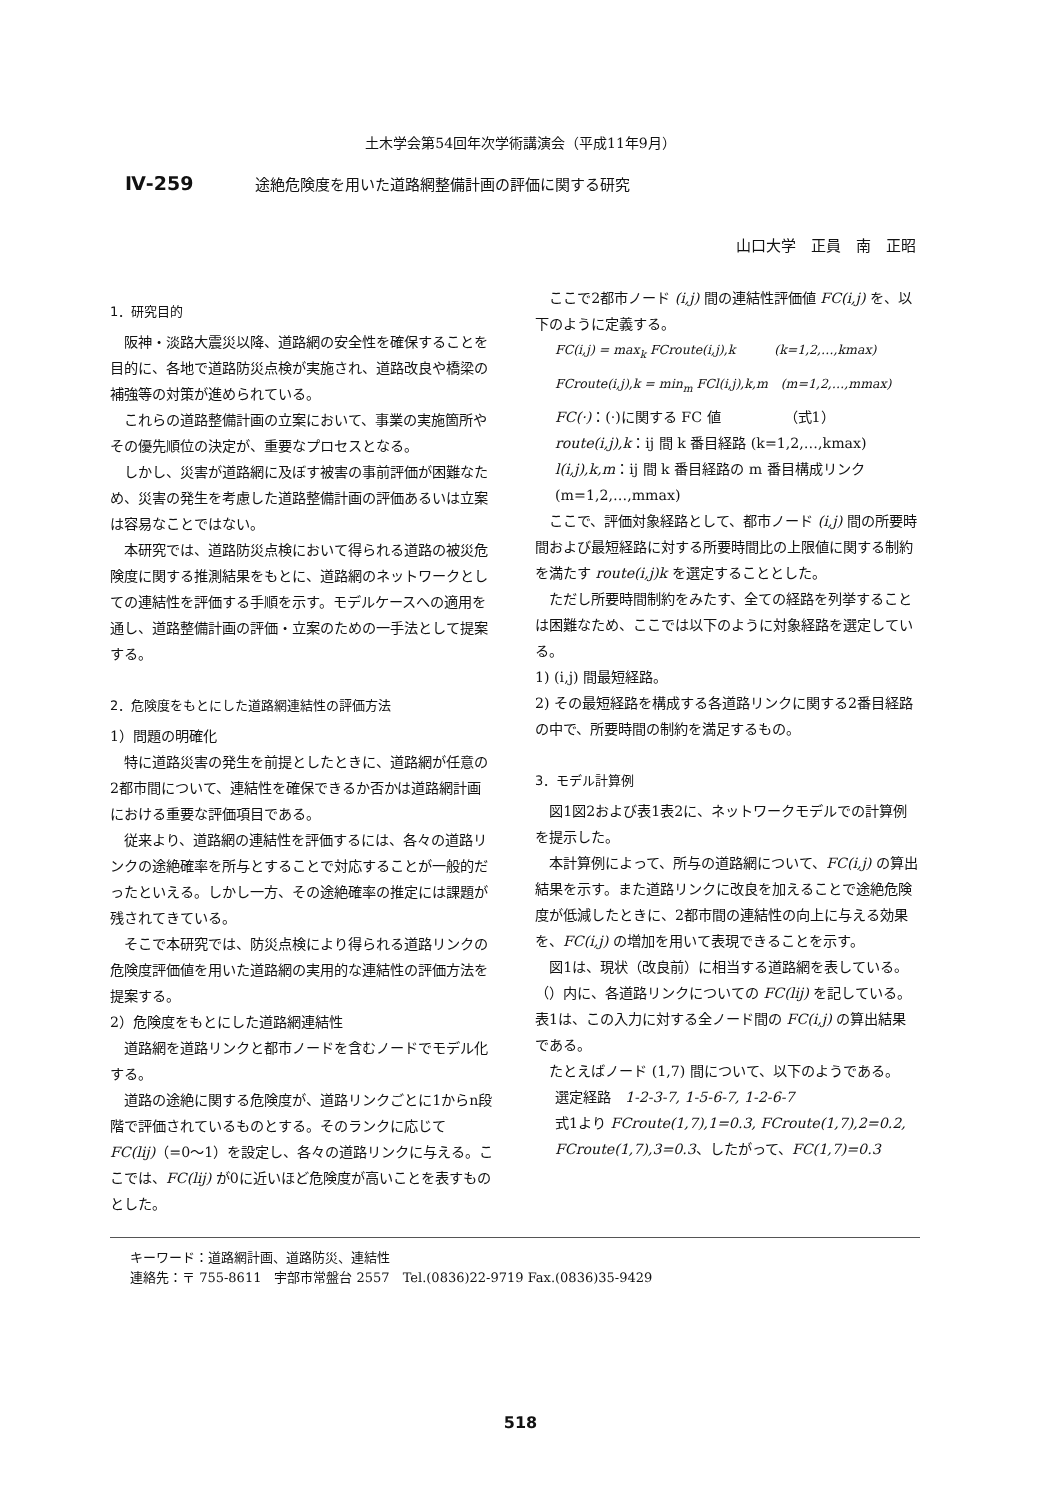土木学会第54回年次学術講演会（平成11年9月）
Ⅳ-259 途絶危険度を用いた道路網整備計画の評価に関する研究
山口大学　正員　南　正昭
1．研究目的
阪神・淡路大震災以降、道路網の安全性を確保することを目的に、各地で道路防災点検が実施され、道路改良や橋梁の補強等の対策が進められている。
これらの道路整備計画の立案において、事業の実施箇所やその優先順位の決定が、重要なプロセスとなる。
しかし、災害が道路網に及ぼす被害の事前評価が困難なため、災害の発生を考慮した道路整備計画の評価あるいは立案は容易なことではない。
本研究では、道路防災点検において得られる道路の被災危険度に関する推測結果をもとに、道路網のネットワークとしての連結性を評価する手順を示す。モデルケースへの適用を通し、道路整備計画の評価・立案のための一手法として提案する。
2．危険度をもとにした道路網連結性の評価方法
1）問題の明確化
特に道路災害の発生を前提としたときに、道路網が任意の2都市間について、連結性を確保できるか否かは道路網計画における重要な評価項目である。
従来より、道路網の連結性を評価するには、各々の道路リンクの途絶確率を所与とすることで対応することが一般的だったといえる。しかし一方、その途絶確率の推定には課題が残されてきている。
そこで本研究では、防災点検により得られる道路リンクの危険度評価値を用いた道路網の実用的な連結性の評価方法を提案する。
2）危険度をもとにした道路網連結性
道路網を道路リンクと都市ノードを含むノードでモデル化する。
道路の途絶に関する危険度が、道路リンクごとに1からn段階で評価されているものとする。そのランクに応じて FC(lij)（=0～1）を設定し、各々の道路リンクに与える。ここでは、FC(lij) が0に近いほど危険度が高いことを表すものとした。
ここで2都市ノード (i,j) 間の連結性評価値 FC(i,j) を、以下のように定義する。
FC(i,j) = max<sub>k</sub> FCroute(i,j),k　　　(k=1,2,…,kmax)
FCroute(i,j),k = min<sub>m</sub> FCl(i,j),k,m　(m=1,2,…,mmax)
FC(·)：(·)に関する FC 値　　　　　（式1）
route(i,j),k：ij 間 k 番目経路 (k=1,2,…,kmax)
l(i,j),k,m：ij 間 k 番目経路の m 番目構成リンク (m=1,2,…,mmax)
ここで、評価対象経路として、都市ノード (i,j) 間の所要時間および最短経路に対する所要時間比の上限値に関する制約を満たす route(i,j)k を選定することとした。
ただし所要時間制約をみたす、全ての経路を列挙することは困難なため、ここでは以下のように対象経路を選定している。
1) (i,j) 間最短経路。
2) その最短経路を構成する各道路リンクに関する2番目経路の中で、所要時間の制約を満足するもの。
3．モデル計算例
図1図2および表1表2に、ネットワークモデルでの計算例を提示した。
本計算例によって、所与の道路網について、FC(i,j) の算出結果を示す。また道路リンクに改良を加えることで途絶危険度が低減したときに、2都市間の連結性の向上に与える効果を、FC(i,j) の増加を用いて表現できることを示す。
図1は、現状（改良前）に相当する道路網を表している。（）内に、各道路リンクについての FC(lij) を記している。表1は、この入力に対する全ノード間の FC(i,j) の算出結果である。
たとえばノード (1,7) 間について、以下のようである。
選定経路　1-2-3-7, 1-5-6-7, 1-2-6-7
式1より FCroute(1,7),1=0.3, FCroute(1,7),2=0.2, FCroute(1,7),3=0.3、したがって、FC(1,7)=0.3
キーワード：道路網計画、道路防災、連結性
連絡先：〒 755-8611　宇部市常盤台 2557　Tel.(0836)22-9719 Fax.(0836)35-9429
518